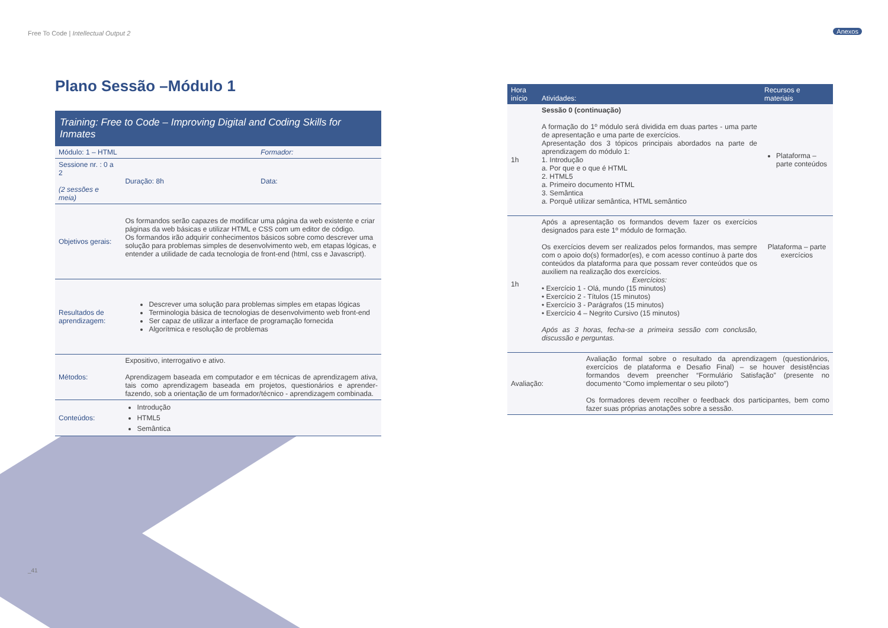Free To Code | Intellectual Output 2
Anexos
Plano Sessão –Módulo 1
Training: Free to Code – Improving Digital and Coding Skills for Inmates
| Módulo: 1 – HTML | | Formador: |
| Sessione nr. : 0 a 2 (2 sessões e meia) | Duração: 8h | Data: |
| Objetivos gerais: | Os formandos serão capazes de modificar uma página da web existente e criar páginas da web básicas e utilizar HTML e CSS com um editor de código. Os formandos irão adquirir conhecimentos básicos sobre como descrever uma solução para problemas simples de desenvolvimento web, em etapas lógicas, e entender a utilidade de cada tecnologia de front-end (html, css e Javascript). | |
| Resultados de aprendizagem: | Descrever uma solução para problemas simples em etapas lógicas Terminologia básica de tecnologias de desenvolvimento web front-end Ser capaz de utilizar a interface de programação fornecida Algorítmica e resolução de problemas | |
| Métodos: | Expositivo, interrogativo e ativo. Aprendizagem baseada em computador e em técnicas de aprendizagem ativa, tais como aprendizagem baseada em projetos, questionários e aprender-fazendo, sob a orientação de um formador/técnico - aprendizagem combinada. | |
| Conteúdos: | Introdução HTML5 Semântica | |
| Hora início | Atividades: | Recursos e materiais |
| --- | --- | --- |
| 1h | Sessão 0 (continuação) A formação do 1º módulo será dividida em duas partes - uma parte de apresentação e uma parte de exercícios. Apresentação dos 3 tópicos principais abordados na parte de aprendizagem do módulo 1: 1. Introdução a. Por que e o que é HTML 2. HTML5 a. Primeiro documento HTML 3. Semântica a. Porquê utilizar semântica, HTML semântico | Plataforma – parte conteúdos |
| 1h | Após a apresentação os formandos devem fazer os exercícios designados para este 1º módulo de formação. Os exercícios devem ser realizados pelos formandos, mas sempre com o apoio do(s) formador(es), e com acesso contínuo à parte dos conteúdos da plataforma para que possam rever conteúdos que os auxiliem na realização dos exercícios. Exercícios: • Exercício 1 - Olá, mundo (15 minutos) • Exercício 2 - Títulos (15 minutos) • Exercício 3 - Parágrafos (15 minutos) • Exercício 4 – Negrito Cursivo (15 minutos) Após as 3 horas, fecha-se a primeira sessão com conclusão, discussão e perguntas. | Plataforma – parte exercícios |
| Avaliação: | Avaliação formal sobre o resultado da aprendizagem (questionários, exercícios de plataforma e Desafio Final) – se houver desistências formandos devem preencher “Formulário Satisfação” (presente no documento “Como implementar o seu piloto”) Os formadores devem recolher o feedback dos participantes, bem como fazer suas próprias anotações sobre a sessão. |
_41